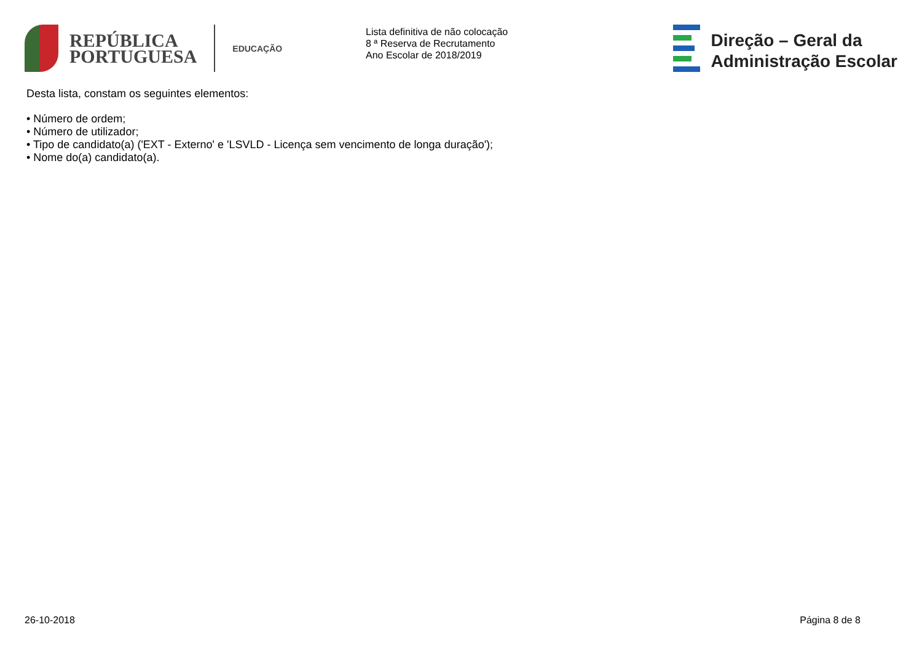REPÚBLICA
PORTUGUESA
EDUCAÇÃO
Lista definitiva de não colocação
8 ª Reserva de Recrutamento
Ano Escolar de 2018/2019
Direção – Geral da
Administração Escolar
Desta lista, constam os seguintes elementos:
• Número de ordem;
• Número de utilizador;
• Tipo de candidato(a) ('EXT - Externo' e 'LSVLD - Licença sem vencimento de longa duração');
• Nome do(a) candidato(a).
26-10-2018 Página 8 de 8